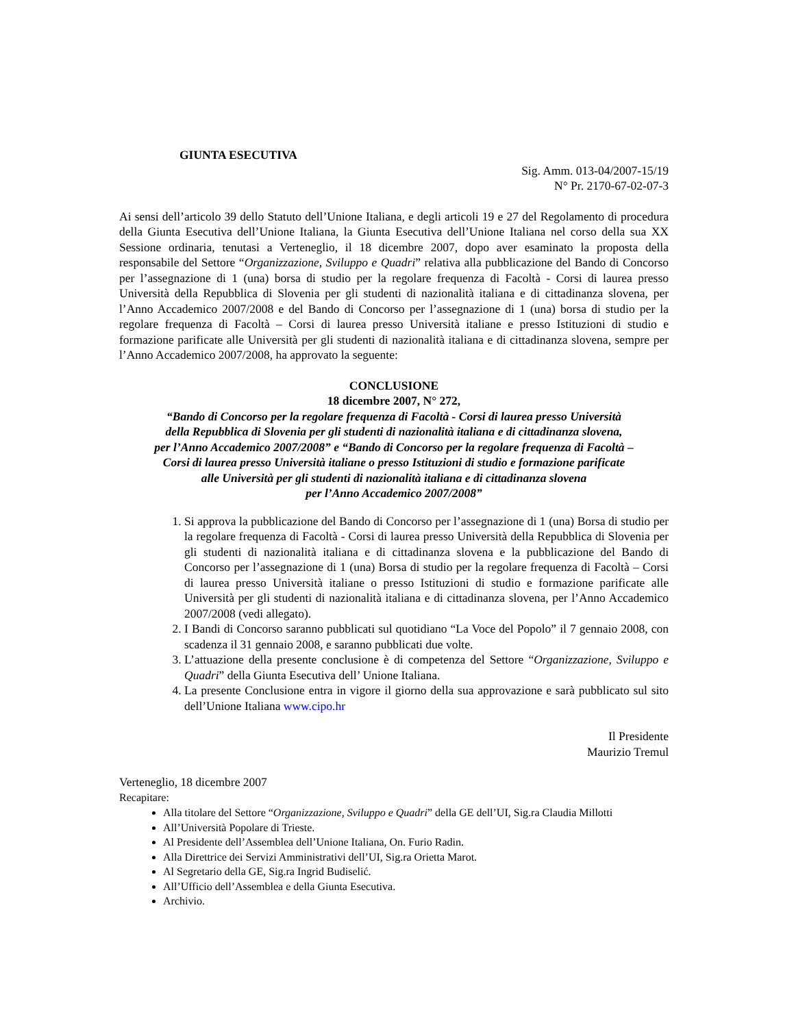GIUNTA ESECUTIVA
Sig. Amm. 013-04/2007-15/19
N° Pr. 2170-67-02-07-3
Ai sensi dell’articolo 39 dello Statuto dell’Unione Italiana, e degli articoli 19 e 27 del Regolamento di procedura della Giunta Esecutiva dell’Unione Italiana, la Giunta Esecutiva dell’Unione Italiana nel corso della sua XX Sessione ordinaria, tenutasi a Verteneglio, il 18 dicembre 2007, dopo aver esaminato la proposta della responsabile del Settore “Organizzazione, Sviluppo e Quadri” relativa alla pubblicazione del Bando di Concorso per l’assegnazione di 1 (una) borsa di studio per la regolare frequenza di Facoltà - Corsi di laurea presso Università della Repubblica di Slovenia per gli studenti di nazionalità italiana e di cittadinanza slovena, per l’Anno Accademico 2007/2008 e del Bando di Concorso per l’assegnazione di 1 (una) borsa di studio per la regolare frequenza di Facoltà – Corsi di laurea presso Università italiane e presso Istituzioni di studio e formazione parificate alle Università per gli studenti di nazionalità italiana e di cittadinanza slovena, sempre per l’Anno Accademico 2007/2008, ha approvato la seguente:
CONCLUSIONE
18 dicembre 2007, N° 272,
“Bando di Concorso per la regolare frequenza di Facoltà - Corsi di laurea presso Università
della Repubblica di Slovenia per gli studenti di nazionalità italiana e di cittadinanza slovena,
per l’Anno Accademico 2007/2008” e “Bando di Concorso per la regolare frequenza di Facoltà –
Corsi di laurea presso Università italiane o presso Istituzioni di studio e formazione parificate
alle Università per gli studenti di nazionalità italiana e di cittadinanza slovena
per l’Anno Accademico 2007/2008”
1. Si approva la pubblicazione del Bando di Concorso per l’assegnazione di 1 (una) Borsa di studio per la regolare frequenza di Facoltà - Corsi di laurea presso Università della Repubblica di Slovenia per gli studenti di nazionalità italiana e di cittadinanza slovena e la pubblicazione del Bando di Concorso per l’assegnazione di 1 (una) Borsa di studio per la regolare frequenza di Facoltà – Corsi di laurea presso Università italiane o presso Istituzioni di studio e formazione parificate alle Università per gli studenti di nazionalità italiana e di cittadinanza slovena, per l’Anno Accademico 2007/2008 (vedi allegato).
2. I Bandi di Concorso saranno pubblicati sul quotidiano “La Voce del Popolo” il 7 gennaio 2008, con scadenza il 31 gennaio 2008, e saranno pubblicati due volte.
3. L’attuazione della presente conclusione è di competenza del Settore “Organizzazione, Sviluppo e Quadri” della Giunta Esecutiva dell’ Unione Italiana.
4. La presente Conclusione entra in vigore il giorno della sua approvazione e sarà pubblicato sul sito dell’Unione Italiana www.cipo.hr
Il Presidente
Maurizio Tremul
Verteneglio, 18 dicembre 2007
Recapitare:
Alla titolare del Settore “Organizzazione, Sviluppo e Quadri” della GE dell’UI, Sig.ra Claudia Millotti
All’Università Popolare di Trieste.
Al Presidente dell’Assemblea dell’Unione Italiana, On. Furio Radin.
Alla Direttrice dei Servizi Amministrativi dell’UI, Sig.ra Orietta Marot.
Al Segretario della GE, Sig.ra Ingrid Budiselić.
All’Ufficio dell’Assemblea e della Giunta Esecutiva.
Archivio.